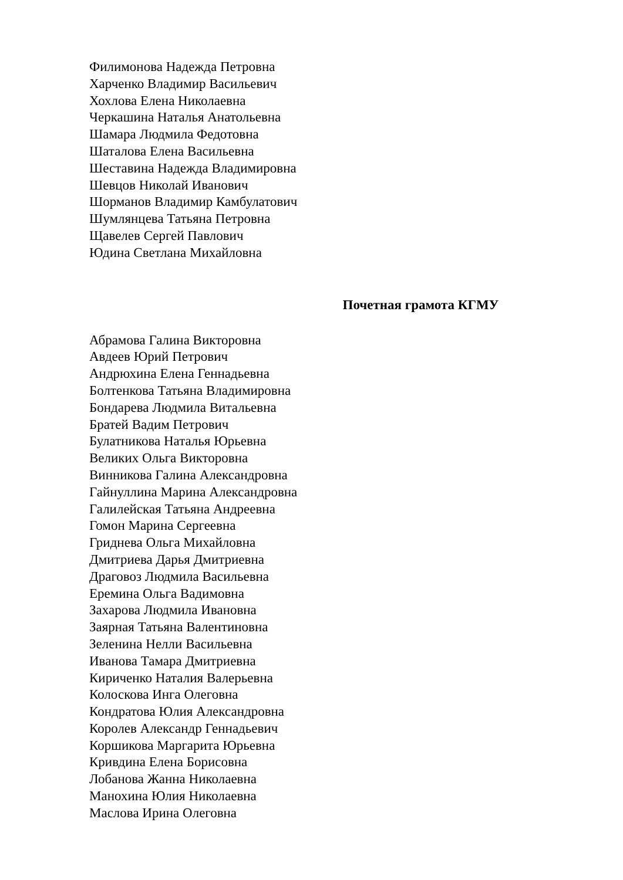Филимонова Надежда Петровна
Харченко Владимир Васильевич
Хохлова Елена Николаевна
Черкашина Наталья Анатольевна
Шамара Людмила Федотовна
Шаталова Елена Васильевна
Шеставина Надежда Владимировна
Шевцов Николай Иванович
Шорманов Владимир Камбулатович
Шумлянцева Татьяна Петровна
Щавелев Сергей Павлович
Юдина Светлана Михайловна
Почетная грамота КГМУ
Абрамова Галина Викторовна
Авдеев Юрий Петрович
Андрюхина Елена Геннадьевна
Болтенкова Татьяна Владимировна
Бондарева Людмила Витальевна
Братей Вадим Петрович
Булатникова Наталья Юрьевна
Великих Ольга Викторовна
Винникова Галина Александровна
Гайнуллина Марина Александровна
Галилейская Татьяна Андреевна
Гомон Марина Сергеевна
Гриднева Ольга Михайловна
Дмитриева Дарья Дмитриевна
Драговоз Людмила Васильевна
Еремина Ольга Вадимовна
Захарова Людмила Ивановна
Заярная Татьяна Валентиновна
Зеленина Нелли Васильевна
Иванова Тамара Дмитриевна
Кириченко Наталия Валерьевна
Колоскова Инга Олеговна
Кондратова Юлия Александровна
Королев Александр Геннадьевич
Коршикова Маргарита Юрьевна
Кривдина Елена Борисовна
Лобанова Жанна Николаевна
Манохина Юлия Николаевна
Маслова Ирина Олеговна